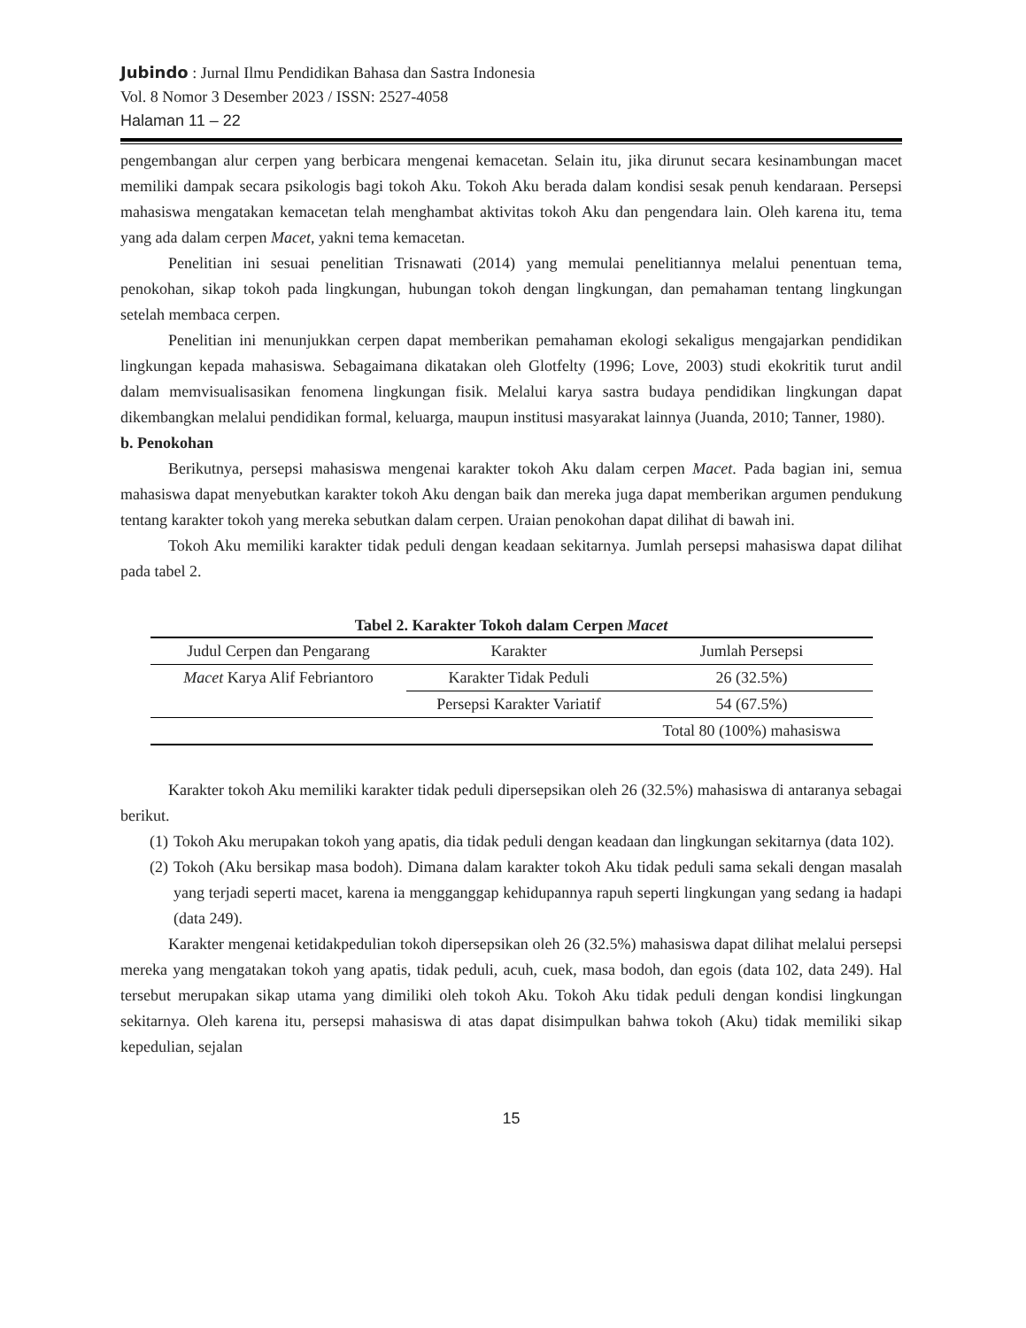Jubindo : Jurnal Ilmu Pendidikan Bahasa dan Sastra Indonesia
Vol. 8 Nomor 3 Desember 2023 / ISSN: 2527-4058
Halaman 11 – 22
pengembangan alur cerpen yang berbicara mengenai kemacetan. Selain itu, jika dirunut secara kesinambungan macet memiliki dampak secara psikologis bagi tokoh Aku. Tokoh Aku berada dalam kondisi sesak penuh kendaraan. Persepsi mahasiswa mengatakan kemacetan telah menghambat aktivitas tokoh Aku dan pengendara lain. Oleh karena itu, tema yang ada dalam cerpen Macet, yakni tema kemacetan.
Penelitian ini sesuai penelitian Trisnawati (2014) yang memulai penelitiannya melalui penentuan tema, penokohan, sikap tokoh pada lingkungan, hubungan tokoh dengan lingkungan, dan pemahaman tentang lingkungan setelah membaca cerpen.
Penelitian ini menunjukkan cerpen dapat memberikan pemahaman ekologi sekaligus mengajarkan pendidikan lingkungan kepada mahasiswa. Sebagaimana dikatakan oleh Glotfelty (1996; Love, 2003) studi ekokritik turut andil dalam memvisualisasikan fenomena lingkungan fisik. Melalui karya sastra budaya pendidikan lingkungan dapat dikembangkan melalui pendidikan formal, keluarga, maupun institusi masyarakat lainnya (Juanda, 2010; Tanner, 1980).
b. Penokohan
Berikutnya, persepsi mahasiswa mengenai karakter tokoh Aku dalam cerpen Macet. Pada bagian ini, semua mahasiswa dapat menyebutkan karakter tokoh Aku dengan baik dan mereka juga dapat memberikan argumen pendukung tentang karakter tokoh yang mereka sebutkan dalam cerpen. Uraian penokohan dapat dilihat di bawah ini.
Tokoh Aku memiliki karakter tidak peduli dengan keadaan sekitarnya. Jumlah persepsi mahasiswa dapat dilihat pada tabel 2.
Tabel 2. Karakter Tokoh dalam Cerpen Macet
| Judul Cerpen dan Pengarang | Karakter | Jumlah Persepsi |
| --- | --- | --- |
| Macet Karya Alif Febriantoro | Karakter Tidak Peduli | 26 (32.5%) |
| | Persepsi Karakter Variatif | 54 (67.5%) |
| | | Total 80 (100%) mahasiswa |
Karakter tokoh Aku memiliki karakter tidak peduli dipersepsikan oleh 26 (32.5%) mahasiswa di antaranya sebagai berikut.
(1) Tokoh Aku merupakan tokoh yang apatis, dia tidak peduli dengan keadaan dan lingkungan sekitarnya (data 102).
(2) Tokoh (Aku bersikap masa bodoh). Dimana dalam karakter tokoh Aku tidak peduli sama sekali dengan masalah yang terjadi seperti macet, karena ia mengganggap kehidupannya rapuh seperti lingkungan yang sedang ia hadapi (data 249).
Karakter mengenai ketidakpedulian tokoh dipersepsikan oleh 26 (32.5%) mahasiswa dapat dilihat melalui persepsi mereka yang mengatakan tokoh yang apatis, tidak peduli, acuh, cuek, masa bodoh, dan egois (data 102, data 249). Hal tersebut merupakan sikap utama yang dimiliki oleh tokoh Aku. Tokoh Aku tidak peduli dengan kondisi lingkungan sekitarnya. Oleh karena itu, persepsi mahasiswa di atas dapat disimpulkan bahwa tokoh (Aku) tidak memiliki sikap kepedulian, sejalan
15